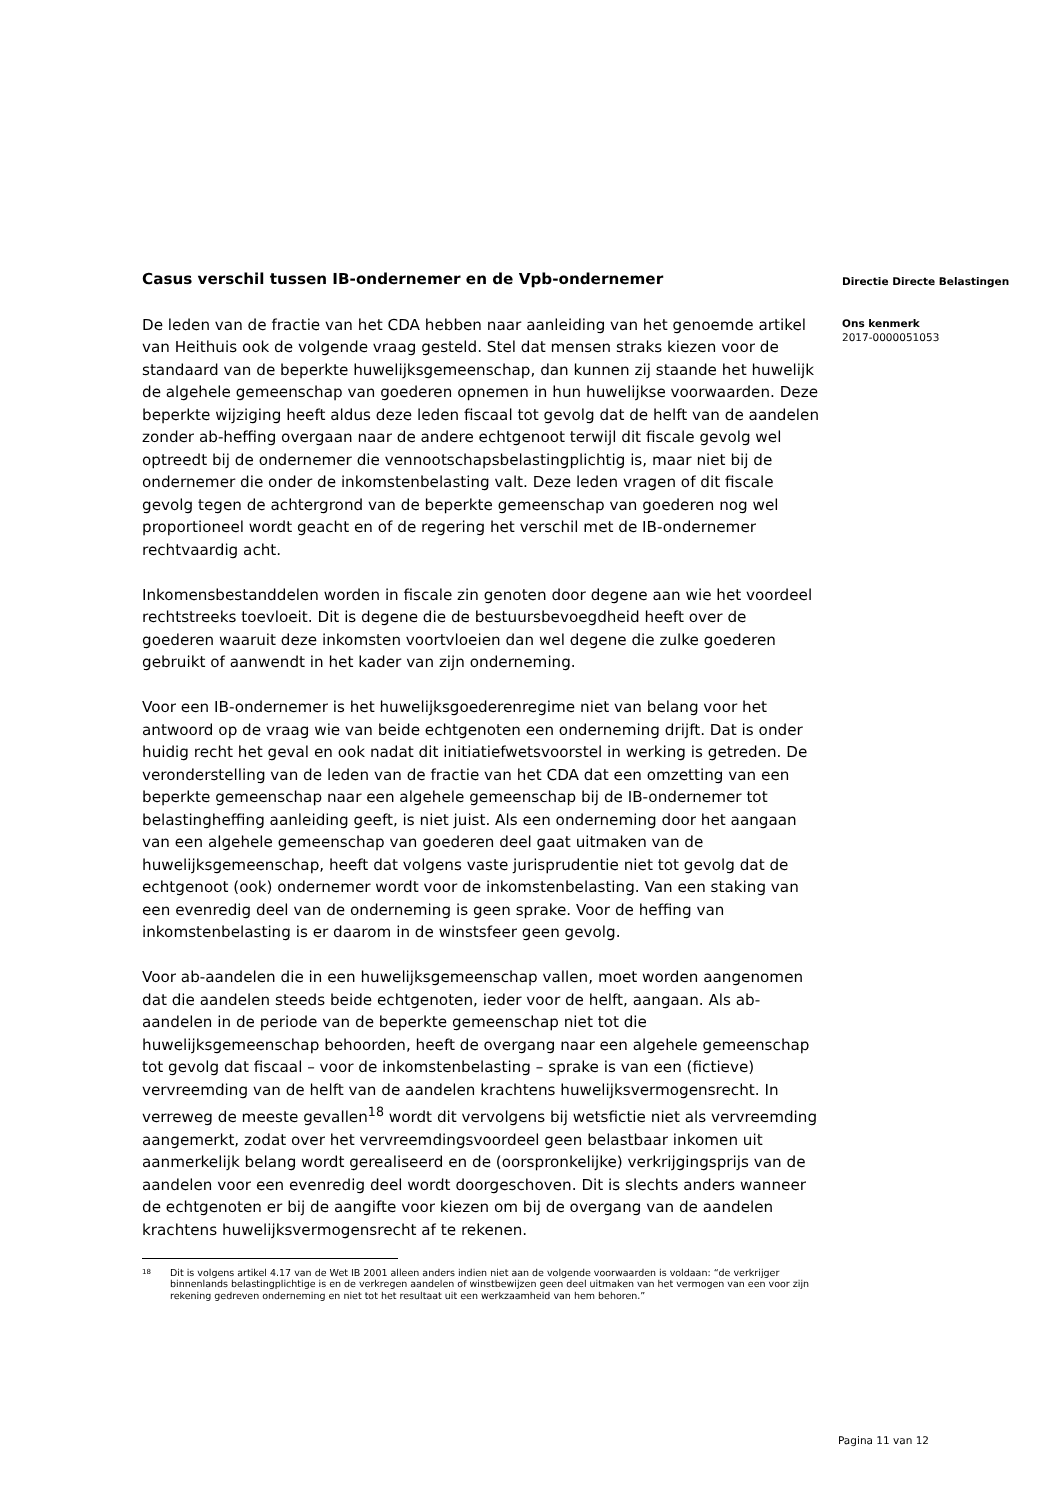Casus verschil tussen IB-ondernemer en de Vpb-ondernemer
De leden van de fractie van het CDA hebben naar aanleiding van het genoemde artikel van Heithuis ook de volgende vraag gesteld. Stel dat mensen straks kiezen voor de standaard van de beperkte huwelijksgemeenschap, dan kunnen zij staande het huwelijk de algehele gemeenschap van goederen opnemen in hun huwelijkse voorwaarden. Deze beperkte wijziging heeft aldus deze leden fiscaal tot gevolg dat de helft van de aandelen zonder ab-heffing overgaan naar de andere echtgenoot terwijl dit fiscale gevolg wel optreedt bij de ondernemer die vennootschapsbelastingplichtig is, maar niet bij de ondernemer die onder de inkomstenbelasting valt. Deze leden vragen of dit fiscale gevolg tegen de achtergrond van de beperkte gemeenschap van goederen nog wel proportioneel wordt geacht en of de regering het verschil met de IB-ondernemer rechtvaardig acht.
Inkomensbestanddelen worden in fiscale zin genoten door degene aan wie het voordeel rechtstreeks toevloeit. Dit is degene die de bestuursbevoegdheid heeft over de goederen waaruit deze inkomsten voortvloeien dan wel degene die zulke goederen gebruikt of aanwendt in het kader van zijn onderneming.
Voor een IB-ondernemer is het huwelijksgoederenregime niet van belang voor het antwoord op de vraag wie van beide echtgenoten een onderneming drijft. Dat is onder huidig recht het geval en ook nadat dit initiatiefwetsvoorstel in werking is getreden. De veronderstelling van de leden van de fractie van het CDA dat een omzetting van een beperkte gemeenschap naar een algehele gemeenschap bij de IB-ondernemer tot belastingheffing aanleiding geeft, is niet juist. Als een onderneming door het aangaan van een algehele gemeenschap van goederen deel gaat uitmaken van de huwelijksgemeenschap, heeft dat volgens vaste jurisprudentie niet tot gevolg dat de echtgenoot (ook) ondernemer wordt voor de inkomstenbelasting. Van een staking van een evenredig deel van de onderneming is geen sprake. Voor de heffing van inkomstenbelasting is er daarom in de winstsfeer geen gevolg.
Voor ab-aandelen die in een huwelijksgemeenschap vallen, moet worden aangenomen dat die aandelen steeds beide echtgenoten, ieder voor de helft, aangaan. Als ab-aandelen in de periode van de beperkte gemeenschap niet tot die huwelijksgemeenschap behoorden, heeft de overgang naar een algehele gemeenschap tot gevolg dat fiscaal – voor de inkomstenbelasting – sprake is van een (fictieve) vervreemding van de helft van de aandelen krachtens huwelijksvermogensrecht. In verreweg de meeste gevallen<sup>18</sup> wordt dit vervolgens bij wetsfictie niet als vervreemding aangemerkt, zodat over het vervreemdingsvoordeel geen belastbaar inkomen uit aanmerkelijk belang wordt gerealiseerd en de (oorspronkelijke) verkrijgingsprijs van de aandelen voor een evenredig deel wordt doorgeschoven. Dit is slechts anders wanneer de echtgenoten er bij de aangifte voor kiezen om bij de overgang van de aandelen krachtens huwelijksvermogensrecht af te rekenen.
<sup>18</sup> Dit is volgens artikel 4.17 van de Wet IB 2001 alleen anders indien niet aan de volgende voorwaarden is voldaan: “de verkrijger binnenlands belastingplichtige is en de verkregen aandelen of winstbewijzen geen deel uitmaken van het vermogen van een voor zijn rekening gedreven onderneming en niet tot het resultaat uit een werkzaamheid van hem behoren.”
Directie Directe Belastingen
Ons kenmerk
2017-0000051053
Pagina 11 van 12